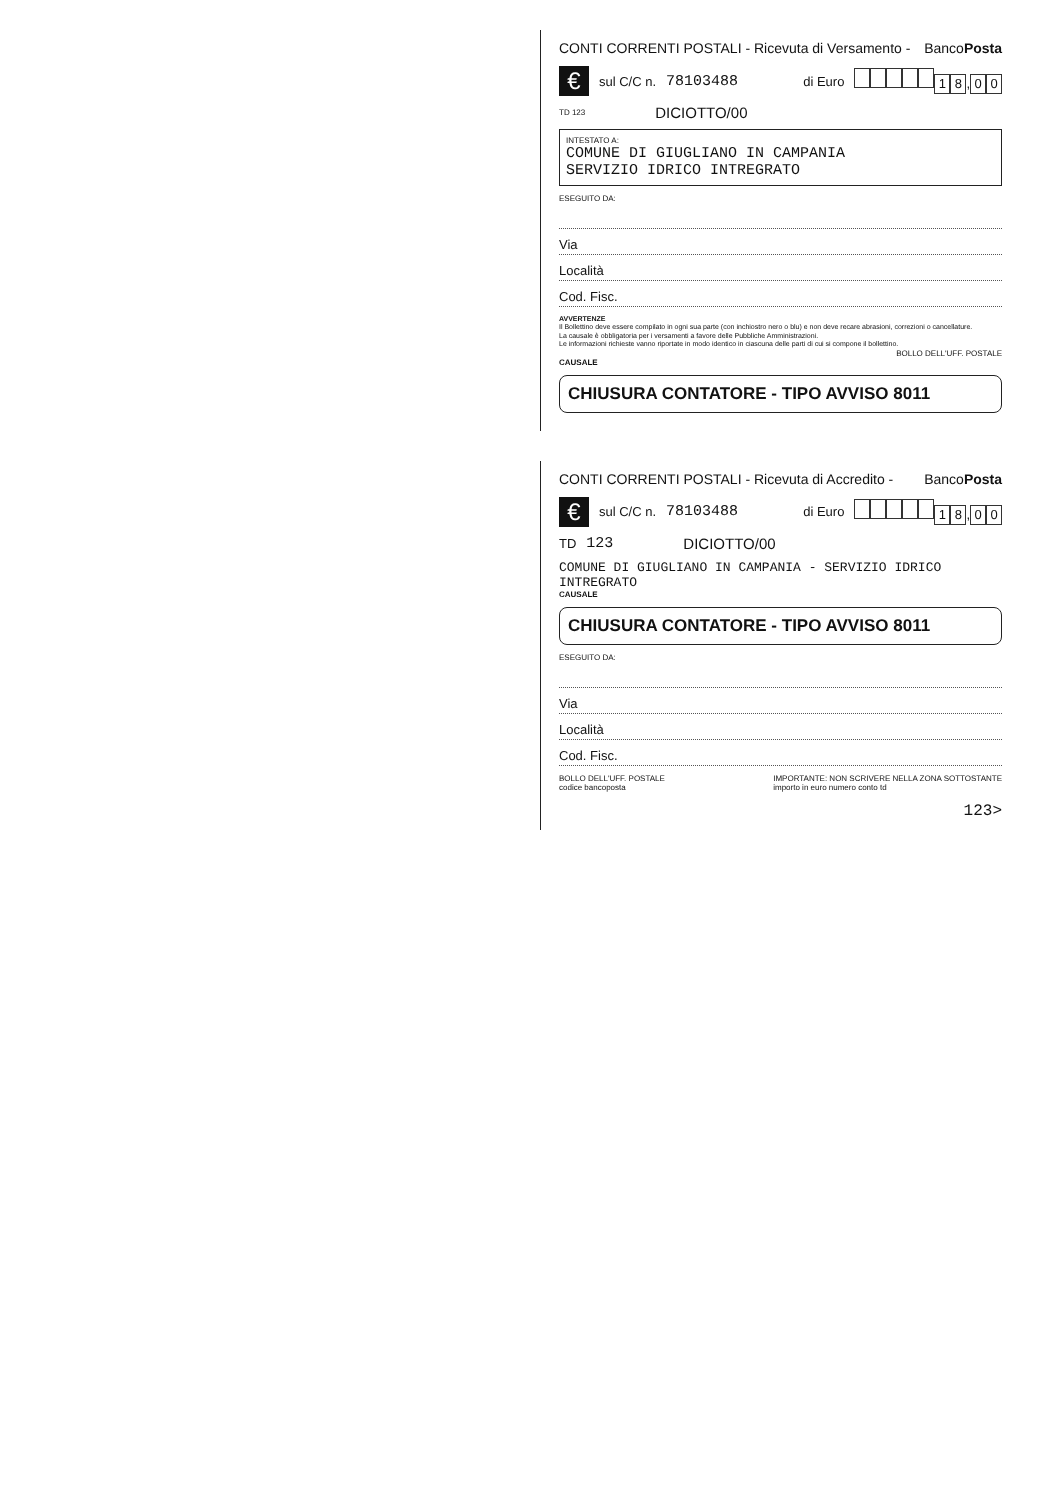CONTI CORRENTI POSTALI - Ricevuta di Versamento - BancoPosta
€ sul C/C n. 78103488 di Euro 18, 0 0
TD 123 DICIOTTO/00
INTESTATO A:
COMUNE DI GIUGLIANO IN CAMPANIA
SERVIZIO IDRICO INTREGRATO
ESEGUITO DA:
Via
Località
Cod. Fisc.
AVVERTENZE
Il Bollettino deve essere compilato in ogni sua parte (con inchiostro nero o blu) e non deve recare abrasioni, correzioni o cancellature.
La causale è obbligatoria per i versamenti a favore delle Pubbliche Amministrazioni.
Le informazioni richieste vanno riportate in modo identico in ciascuna delle parti di cui si compone il bollettino.
BOLLO DELL'UFF. POSTALE
CAUSALE
CHIUSURA CONTATORE - TIPO AVVISO 8011
CONTI CORRENTI POSTALI - Ricevuta di Accredito - BancoPosta
€ sul C/C n. 78103488 di Euro 18, 0 0
TD 123 DICIOTTO/00
COMUNE DI GIUGLIANO IN CAMPANIA - SERVIZIO IDRICO INTREGRATO
CAUSALE
CHIUSURA CONTATORE - TIPO AVVISO 8011
ESEGUITO DA:
Via
Località
Cod. Fisc.
BOLLO DELL'UFF. POSTALE
codice bancoposta IMPORTANTE: NON SCRIVERE NELLA ZONA SOTTOSTANTE
importo in euro numero conto td
123>